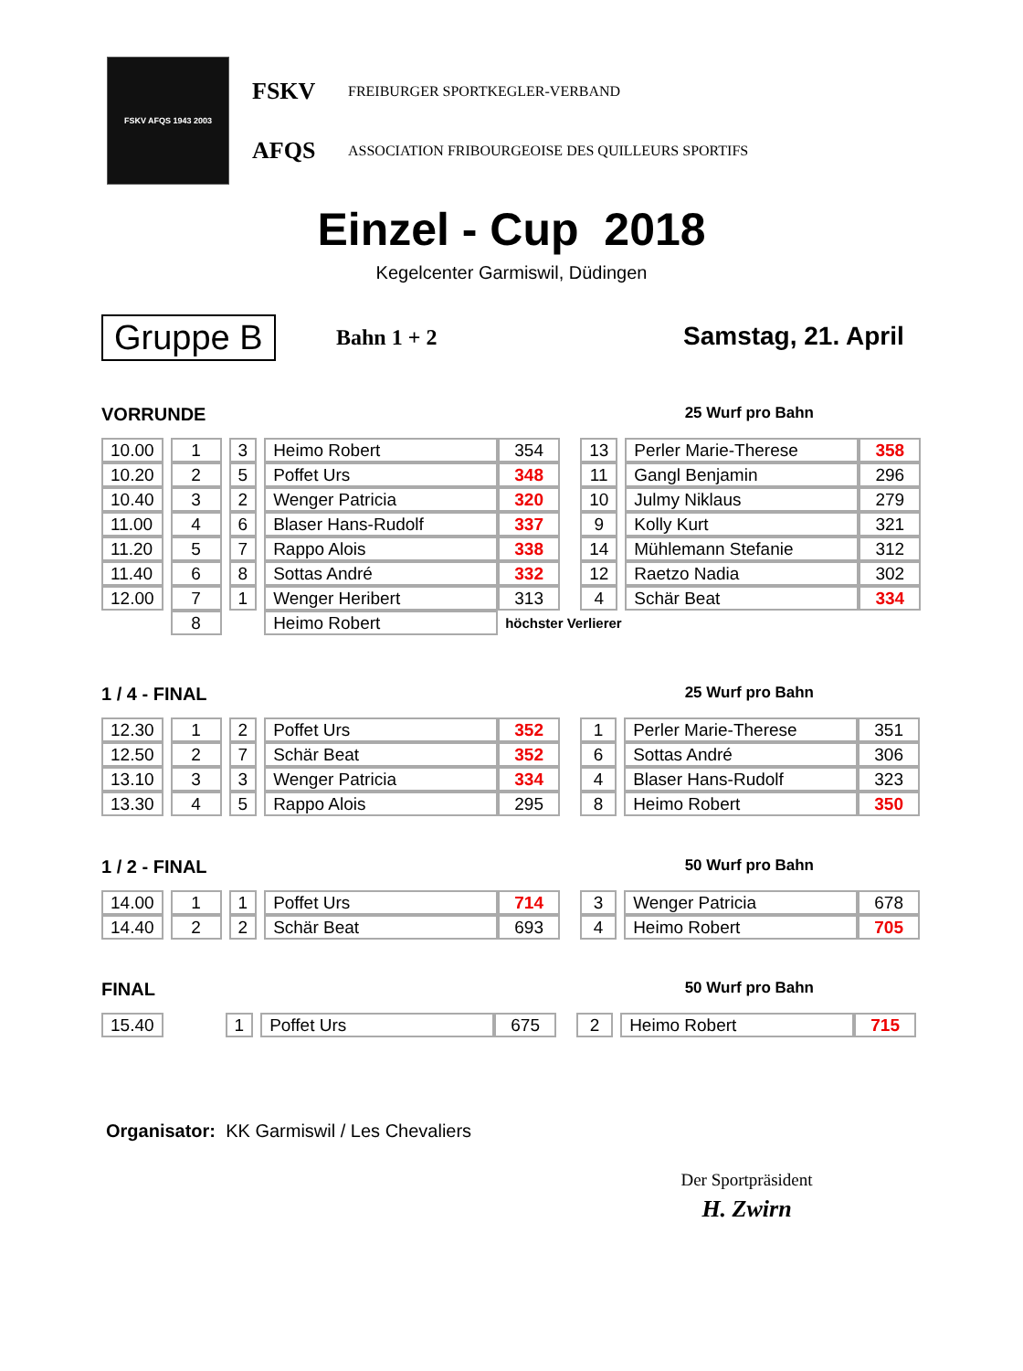FSKV AFQS 1943 2003
FSKV FREIBURGER SPORTKEGLER-VERBAND
AFQS ASSOCIATION FRIBOURGEOISE DES QUILLEURS SPORTIFS
Einzel - Cup 2018
Kegelcenter Garmiswil, Düdingen
Gruppe B Bahn 1 + 2 Samstag, 21. April
VORRUNDE 25 Wurf pro Bahn
| 10.00 | | 1 | | 3 | | Heimo Robert | 354 | | 13 | | Perler Marie-Therese | 358 |
| 10.20 | | 2 | | 5 | | Poffet Urs | 348 | | 11 | | Gangl Benjamin | 296 |
| 10.40 | | 3 | | 2 | | Wenger Patricia | 320 | | 10 | | Julmy Niklaus | 279 |
| 11.00 | | 4 | | 6 | | Blaser Hans-Rudolf | 337 | | 9 | | Kolly Kurt | 321 |
| 11.20 | | 5 | | 7 | | Rappo Alois | 338 | | 14 | | Mühlemann Stefanie | 312 |
| 11.40 | | 6 | | 8 | | Sottas André | 332 | | 12 | | Raetzo Nadia | 302 |
| 12.00 | | 7 | | 1 | | Wenger Heribert | 313 | | 4 | | Schär Beat | 334 |
| | | 8 | | | | Heimo Robert | höchster Verlierer | | | | | |
1 / 4 - FINAL 25 Wurf pro Bahn
| 12.30 | | 1 | | 2 | | Poffet Urs | 352 | | 1 | | Perler Marie-Therese | 351 |
| 12.50 | | 2 | | 7 | | Schär Beat | 352 | | 6 | | Sottas André | 306 |
| 13.10 | | 3 | | 3 | | Wenger Patricia | 334 | | 4 | | Blaser Hans-Rudolf | 323 |
| 13.30 | | 4 | | 5 | | Rappo Alois | 295 | | 8 | | Heimo Robert | 350 |
1 / 2 - FINAL 50 Wurf pro Bahn
| 14.00 | | 1 | | 1 | | Poffet Urs | 714 | | 3 | | Wenger Patricia | 678 |
| 14.40 | | 2 | | 2 | | Schär Beat | 693 | | 4 | | Heimo Robert | 705 |
FINAL 50 Wurf pro Bahn
| 15.40 | | | | 1 | | Poffet Urs | 675 | | 2 | | Heimo Robert | 715 |
Organisator: KK Garmiswil / Les Chevaliers
Der Sportpräsident
H. Zwirn